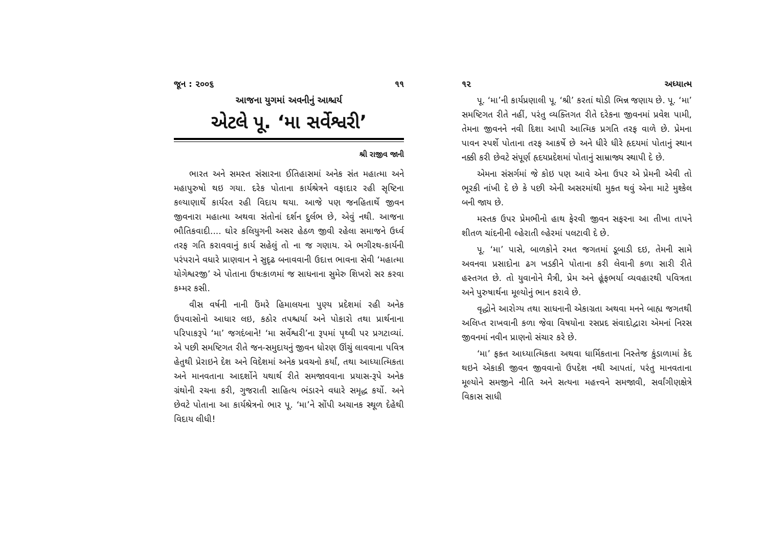જૂન : ૨૦૦૬ ૧૧
આજના યુગમાં અવનીનું આશ્ચર્ય
એટલે પૂ. ‘મા સર્વેશ્વરી’
શ્રી રાજીવ જાની
ભારત અને સમસ્ત સંસારના ઈતિહાસમાં અનેક સંત મહાત્મા અને મહાપુરુષો થઇ ગયા. દરેક પોતાના કાર્યશ્રેત્રને વફાદાર રહી સૃષ્ટિના કલ્યાણાર્થે કાર્યરત રહી વિદાય થયા. આજે પણ જનહિતાર્થે જીવન જીવનારા મહાત્મા અથવા સંતોનાં દર્શન દુર્લભ છે, એવું નથી. આજના ભૌતિકવાદી.... ઘોર કલિયુગની અસર હેઠળ જીવી રહેલા સમાજને ઉર્ધ્વ તરફ ગતિ કરાવવાનું કાર્ય સહેલું તો ના જ ગણાય. એ ભગીરથ-કાર્યની પરંપરાને વધારે પ્રાણવાન ને સુદૃઢ બનાવવાની ઉદાત્ત ભાવના સેવી ‘મહાત્મા યોગેશ્વરજી’ એ પોતાના ઉષઃકાળમાં જ સાધનાના સુમેરુ શિખરો સર કરવા કમ્મર કસી.
વીસ વર્ષની નાની ઉંમરે હિમાલયના પુણ્ય પ્રદેશમાં રહી અનેક ઉપવાસોનો આધાર લઇ, કઠોર તપશ્ચર્યા અને પોકારો તથા પ્રાર્થનાના પરિપાકરૂપે ‘મા’ જગદંબાને! ‘મા સર્વેશ્વરી’ના રૂપમાં પૃથ્વી પર પ્રગટાવ્યાં. એ પછી સમષ્ટિગત રીતે જન-સમુદાયનું જીવન ધોરણ ઊંચું લાવવાના પવિત્ર હેતુથી પ્રેરાઇને દેશ અને વિદેશમાં અનેક પ્રવચનો કર્યાં, તથા આધ્યાત્મિકતા અને માનવતાના આદર્શોને યથાર્થ રીતે સમજાવવાના પ્રયાસ-રૂપે અનેક ગ્રંથોની રચના કરી, ગુજરાતી સાહિત્ય ભંડારને વધારે સમૃદ્ધ કર્યો. અને છેવટે પોતાના આ કાર્યશ્રેત્રનો ભાર પૂ. ‘મા’ને સોંપી અચાનક સ્થૂળ દેહેથી વિદાય લીધી!
૧૨ અધ્યાત્મ
પૂ. ‘મા’ની કાર્યપ્રણાલી પૂ. ‘શ્રી’ કરતાં થોડી ભિન્ન જણાય છે. પૂ. ‘મા’ સમષ્ટિગત રીતે નહીં, પરંતુ વ્યક્તિગત રીતે દરેકના જીવનમાં પ્રવેશ પામી, તેમના જીવનને નવી દિશા આપી આત્મિક પ્રગતિ તરફ વાળે છે. પ્રેમના પાવન સ્પર્શે પોતાના તરફ આકર્ષે છે અને ધીરે ધીરે હૃદયમાં પોતાનું સ્થાન નક્કી કરી છેવટે સંપૂર્ણ હૃદયપ્રદેશમાં પોતાનું સામ્રાજ્ય સ્થાપી દે છે.
એમના સંસર્ગમાં જે કોઇ પણ આવે એના ઉપર એ પ્રેમની એવી તો ભૂરકી નાંખી દે છે કે પછી એની અસરમાંથી મુક્ત થવું એના માટે મુશ્કેલ બની જાય છે.
મસ્તક ઉપર પ્રેમભીનો હાથ ફેરવી જીવન સફરના આ તીખા તાપને શીતળ ચાંદનીની લ્હેરાતી લ્હેરમાં પલટાવી દે છે.
પૂ. ‘મા’ પાસે, બાળકોને રમત જગતમાં ડૂબાડી દઇ, તેમની સામે અવનવા પ્રસાદોના ઢગ ખડકીને પોતાના કરી લેવાની કળા સારી રીતે હસ્તગત છે. તો યુવાનોને મૈત્રી, પ્રેમ અને હૂંફભર્યા વ્યવહારથી પવિત્રતા અને પુરુષાર્થના મૂલ્યોનું ભાન કરાવે છે.
વૃદ્ધોને આરોગ્ય તથા સાધનાની એકાગ્રતા અથવા મનને બાહ્ય જગતથી અલિપ્ત રાખવાની કળા જેવા વિષયોના રસપ્રદ સંવાદોદ્વારા એમનાં નિરસ જીવનમાં નવીન પ્રાણનો સંચાર કરે છે.
‘મા’ ફક્ત આધ્યાત્મિકતા અથવા ધાર્મિકતાના નિસ્તેજ કુંડાળામાં કેદ થઇને એકાકી જીવન જીવવાનો ઉપદેશ નથી આપતાં, પરંતુ માનવતાના મૂલ્યોને સમજીને નીતિ અને સત્યના મહત્ત્વને સમજાવી, સર્વાંગીણક્ષેત્રે વિકાસ સાધી